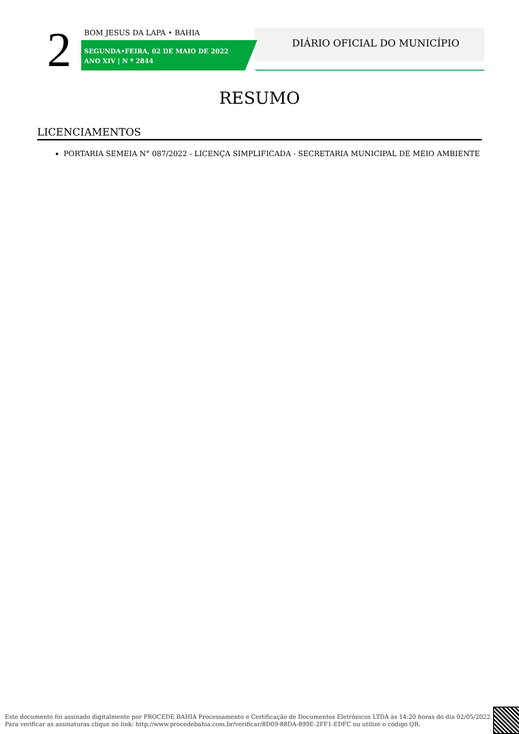2 BOM JESUS DA LAPA • BAHIA
SEGUNDA•FEIRA, 02 DE MAIO DE 2022
ANO XIV | N º 2844
DIÁRIO OFICIAL DO MUNICÍPIO
RESUMO
LICENCIAMENTOS
PORTARIA SEMEIA N° 087/2022 - LICENÇA SIMPLIFICADA - SECRETARIA MUNICIPAL DE MEIO AMBIENTE
Este documento foi assinado digitalmente por PROCEDE BAHIA Processamento e Certificação de Documentos Eletrônicos LTDA às 14:20 horas do dia 02/05/2022.
Para verificar as assinaturas clique no link: http://www.procedebahia.com.br/verificar/8D09-88DA-899E-2FF1-EDFC ou utilize o código QR.